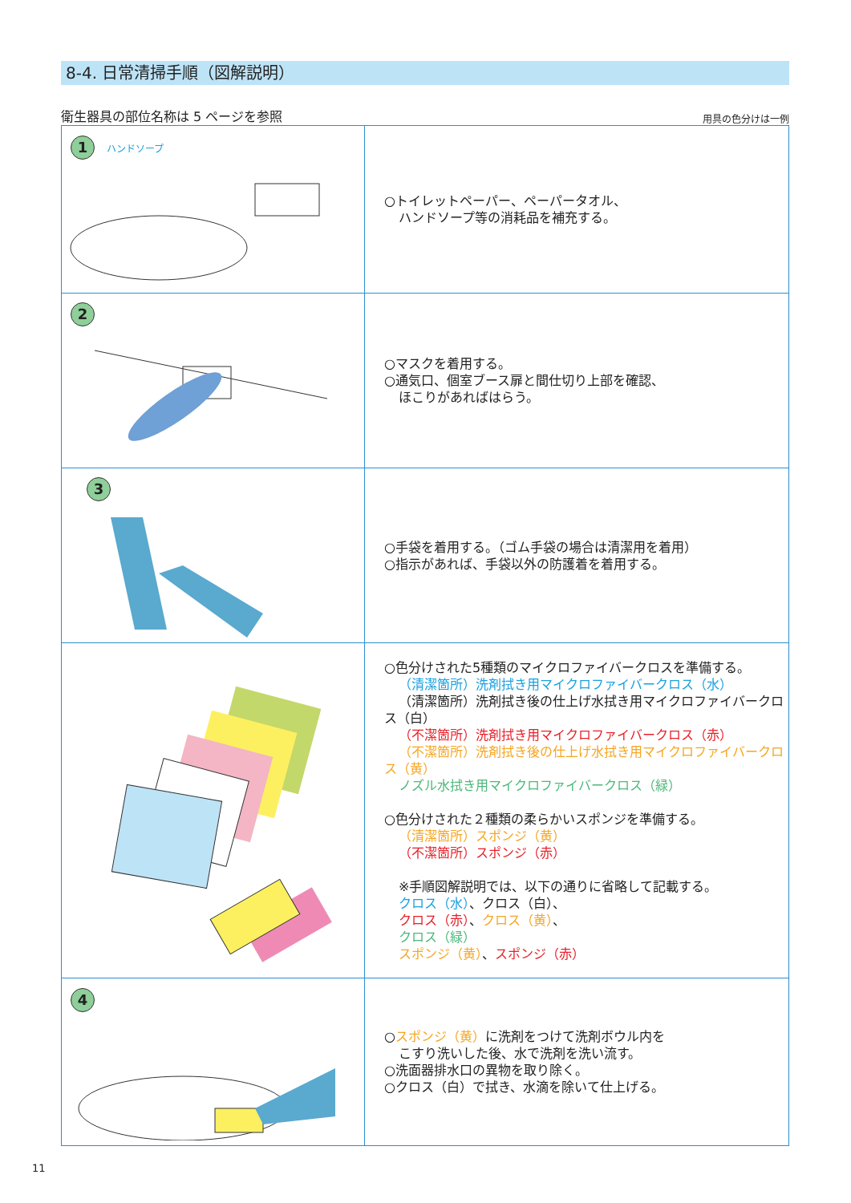8-4. 日常清掃手順（図解説明）
衛生器具の部位名称は 5 ページを参照 用具の色分けは一例
| 1 ハンドソープ | ○トイレットペーパー、ペーパータオル、 ハンドソープ等の消耗品を補充する。 |
| 2 | ○マスクを着用する。 ○通気口、個室ブース扉と間仕切り上部を確認、 ほこりがあればはらう。 |
| 3 | ○手袋を着用する。（ゴム手袋の場合は清潔用を着用） ○指示があれば、手袋以外の防護着を着用する。 |
| | ○色分けされた5種類のマイクロファイバークロスを準備する。 （清潔箇所）洗剤拭き用マイクロファイバークロス（水） （清潔箇所）洗剤拭き後の仕上げ水拭き用マイクロファイバークロス（白） （不潔箇所）洗剤拭き用マイクロファイバークロス（赤） （不潔箇所）洗剤拭き後の仕上げ水拭き用マイクロファイバークロス（黄） ノズル水拭き用マイクロファイバークロス（緑） ○色分けされた２種類の柔らかいスポンジを準備する。 （清潔箇所）スポンジ（黄） （不潔箇所）スポンジ（赤） ※手順図解説明では、以下の通りに省略して記載する。 クロス（水） 、クロス（白）、 クロス（赤） 、 クロス（黄） 、 クロス（緑） スポンジ（黄） 、 スポンジ（赤） |
| 4 | ○ スポンジ（黄） に洗剤をつけて洗剤ボウル内を こすり洗いした後、水で洗剤を洗い流す。 ○洗面器排水口の異物を取り除く。 ○クロス（白）で拭き、水滴を除いて仕上げる。 |
11